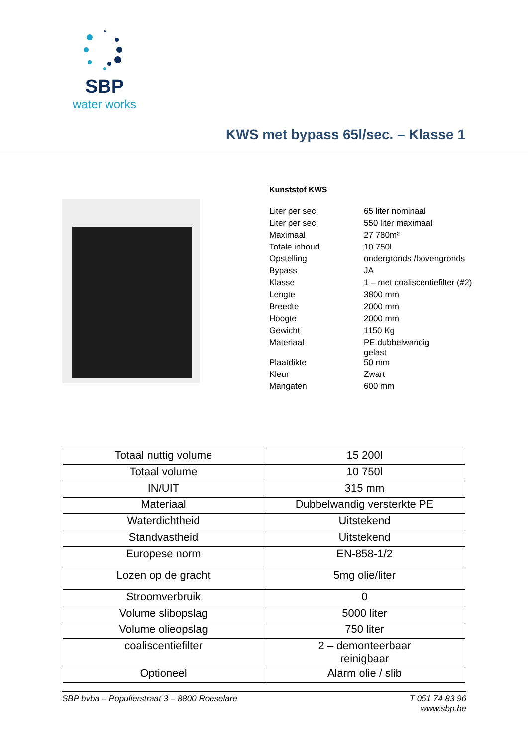SBP
water works
KWS met bypass 65l/sec. – Klasse 1
Kunststof KWS
| Liter per sec. | 65 liter nominaal |
| Liter per sec. | 550 liter maximaal |
| Maximaal | 27 780m² |
| Totale inhoud | 10 750l |
| Opstelling | ondergronds /bovengronds |
| Bypass | JA |
| Klasse | 1 – met coaliscentiefilter (#2) |
| Lengte | 3800 mm |
| Breedte | 2000 mm |
| Hoogte | 2000 mm |
| Gewicht | 1150 Kg |
| Materiaal | PE dubbelwandig gelast |
| Plaatdikte | 50 mm |
| Kleur | Zwart |
| Mangaten | 600 mm |
| Totaal nuttig volume | 15 200l |
| Totaal volume | 10 750l |
| IN/UIT | 315 mm |
| Materiaal | Dubbelwandig versterkte PE |
| Waterdichtheid | Uitstekend |
| Standvastheid | Uitstekend |
| Europese norm | EN-858-1/2 |
| Lozen op de gracht | 5mg olie/liter |
| Stroomverbruik | 0 |
| Volume slibopslag | 5000 liter |
| Volume olieopslag | 750 liter |
| coaliscentiefilter | 2 – demonteerbaar reinigbaar |
| Optioneel | Alarm olie / slib |
SBP bvba – Populierstraat 3 – 8800 Roeselare T 051 74 83 96
www.sbp.be